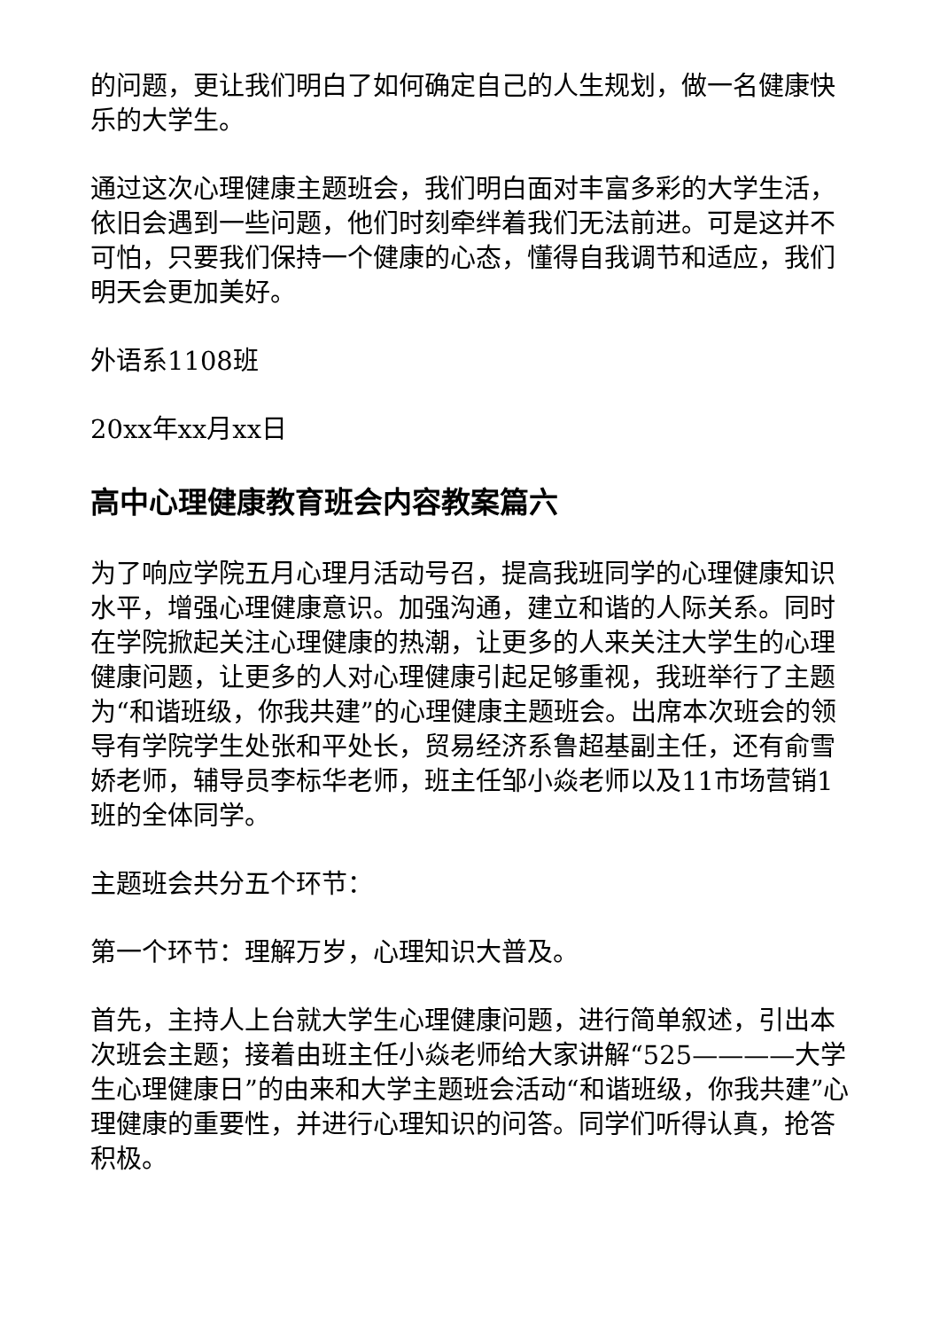的问题，更让我们明白了如何确定自己的人生规划，做一名健康快乐的大学生。
通过这次心理健康主题班会，我们明白面对丰富多彩的大学生活，依旧会遇到一些问题，他们时刻牵绊着我们无法前进。可是这并不可怕，只要我们保持一个健康的心态，懂得自我调节和适应，我们明天会更加美好。
外语系1108班
20xx年xx月xx日
高中心理健康教育班会内容教案篇六
为了响应学院五月心理月活动号召，提高我班同学的心理健康知识水平，增强心理健康意识。加强沟通，建立和谐的人际关系。同时在学院掀起关注心理健康的热潮，让更多的人来关注大学生的心理健康问题，让更多的人对心理健康引起足够重视，我班举行了主题为“和谐班级，你我共建”的心理健康主题班会。出席本次班会的领导有学院学生处张和平处长，贸易经济系鲁超基副主任，还有俞雪娇老师，辅导员李标华老师，班主任邹小焱老师以及11市场营销1班的全体同学。
主题班会共分五个环节：
第一个环节：理解万岁，心理知识大普及。
首先，主持人上台就大学生心理健康问题，进行简单叙述，引出本次班会主题；接着由班主任小焱老师给大家讲解“525————大学生心理健康日”的由来和大学主题班会活动“和谐班级，你我共建”心理健康的重要性，并进行心理知识的问答。同学们听得认真，抢答积极。